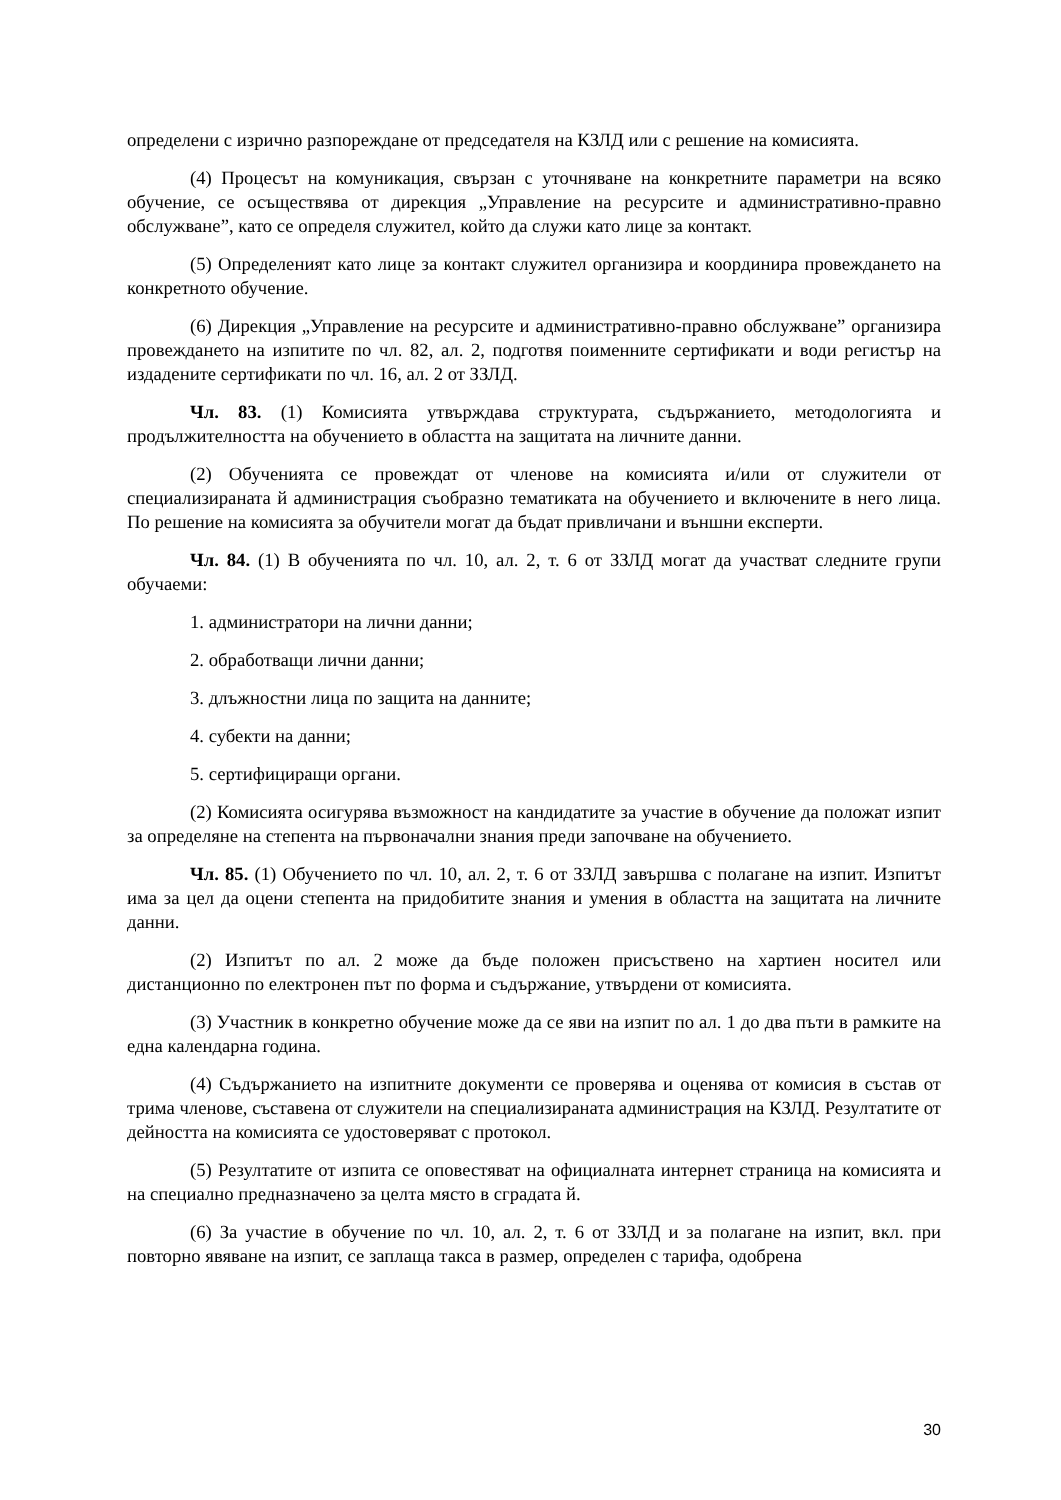определени с изрично разпореждане от председателя на КЗЛД или с решение на комисията.
(4) Процесът на комуникация, свързан с уточняване на конкретните параметри на всяко обучение, се осъществява от дирекция „Управление на ресурсите и административно-правно обслужване”, като се определя служител, който да служи като лице за контакт.
(5) Определеният като лице за контакт служител организира и координира провеждането на конкретното обучение.
(6) Дирекция „Управление на ресурсите и административно-правно обслужване” организира провеждането на изпитите по чл. 82, ал. 2, подготвя поименните сертификати и води регистър на издадените сертификати по чл. 16, ал. 2 от ЗЗЛД.
Чл. 83. (1) Комисията утвърждава структурата, съдържанието, методологията и продължителността на обучението в областта на защитата на личните данни.
(2) Обученията се провеждат от членове на комисията и/или от служители от специализираната й администрация съобразно тематиката на обучението и включените в него лица. По решение на комисията за обучители могат да бъдат привличани и външни експерти.
Чл. 84. (1) В обученията по чл. 10, ал. 2, т. 6 от ЗЗЛД могат да участват следните групи обучаеми:
1. администратори на лични данни;
2. обработващи лични данни;
3. длъжностни лица по защита на данните;
4. субекти на данни;
5. сертифициращи органи.
(2) Комисията осигурява възможност на кандидатите за участие в обучение да положат изпит за определяне на степента на първоначални знания преди започване на обучението.
Чл. 85. (1) Обучението по чл. 10, ал. 2, т. 6 от ЗЗЛД завършва с полагане на изпит. Изпитът има за цел да оцени степента на придобитите знания и умения в областта на защитата на личните данни.
(2) Изпитът по ал. 2 може да бъде положен присъствено на хартиен носител или дистанционно по електронен път по форма и съдържание, утвърдени от комисията.
(3) Участник в конкретно обучение може да се яви на изпит по ал. 1 до два пъти в рамките на една календарна година.
(4) Съдържанието на изпитните документи се проверява и оценява от комисия в състав от трима членове, съставена от служители на специализираната администрация на КЗЛД. Резултатите от дейността на комисията се удостоверяват с протокол.
(5) Резултатите от изпита се оповестяват на официалната интернет страница на комисията и на специално предназначено за целта място в сградата й.
(6) За участие в обучение по чл. 10, ал. 2, т. 6 от ЗЗЛД и за полагане на изпит, вкл. при повторно явяване на изпит, се заплаща такса в размер, определен с тарифа, одобрена
30